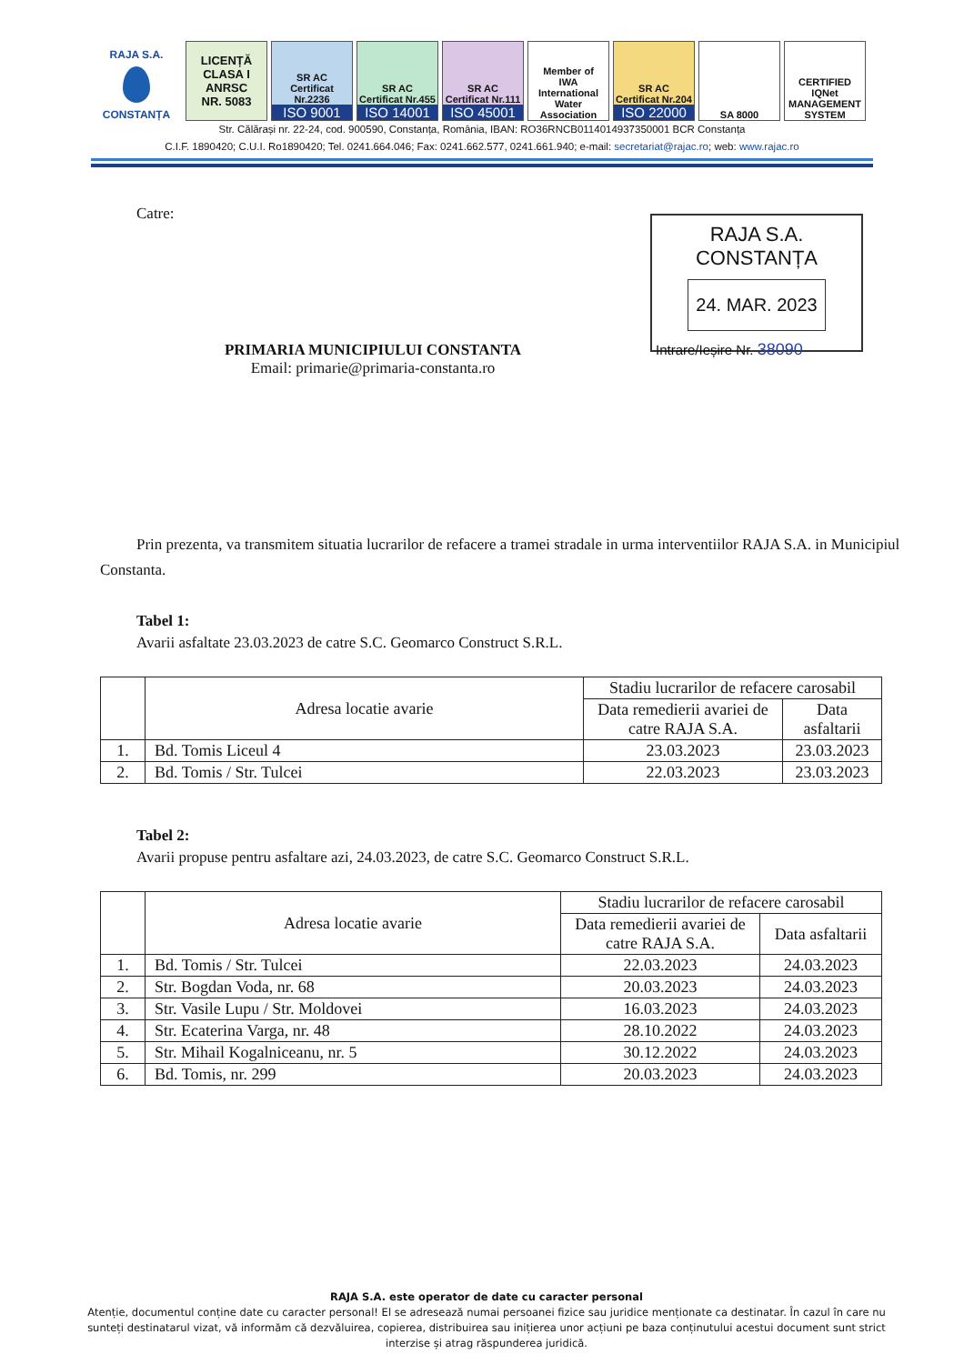RAJA S.A.
CONSTANȚA
LICENȚĂ
CLASA I
ANRSC
NR. 5083
SR AC
Certificat Nr.2236
ISO 9001
SR AC
Certificat Nr.455
ISO 14001
SR AC
Certificat Nr.111
ISO 45001
Member of
IWA
International Water Association
SR AC
Certificat Nr.204
ISO 22000
SA 8000
CERTIFIED IQNet MANAGEMENT SYSTEM
Str. Călărași nr. 22-24, cod. 900590, Constanța, România, IBAN: RO36RNCB0114014937350001 BCR Constanța
C.I.F. 1890420; C.U.I. Ro1890420; Tel. 0241.664.046; Fax: 0241.662.577, 0241.661.940; e-mail: secretariat@rajac.ro; web: www.rajac.ro
RAJA S.A. CONSTANȚA
24. MAR. 2023
Intrare/Ieșire Nr. 38090
Catre:
PRIMARIA MUNICIPIULUI CONSTANTA
Email: primarie@primaria-constanta.ro
Prin prezenta, va transmitem situatia lucrarilor de refacere a tramei stradale in urma interventiilor RAJA S.A. in Municipiul Constanta.
Tabel 1:
Avarii asfaltate 23.03.2023 de catre S.C. Geomarco Construct S.R.L.
| | Adresa locatie avarie | Stadiu lucrarilor de refacere carosabil | |
| --- | --- | --- | --- |
| | | Data remedierii avariei de catre RAJA S.A. | Data asfaltarii |
| 1. | Bd. Tomis Liceul 4 | 23.03.2023 | 23.03.2023 |
| 2. | Bd. Tomis / Str. Tulcei | 22.03.2023 | 23.03.2023 |
Tabel 2:
Avarii propuse pentru asfaltare azi, 24.03.2023, de catre S.C. Geomarco Construct S.R.L.
| | Adresa locatie avarie | Stadiu lucrarilor de refacere carosabil | |
| --- | --- | --- | --- |
| | | Data remedierii avariei de catre RAJA S.A. | Data asfaltarii |
| 1. | Bd. Tomis / Str. Tulcei | 22.03.2023 | 24.03.2023 |
| 2. | Str. Bogdan Voda, nr. 68 | 20.03.2023 | 24.03.2023 |
| 3. | Str. Vasile Lupu / Str. Moldovei | 16.03.2023 | 24.03.2023 |
| 4. | Str. Ecaterina Varga, nr. 48 | 28.10.2022 | 24.03.2023 |
| 5. | Str. Mihail Kogalniceanu, nr. 5 | 30.12.2022 | 24.03.2023 |
| 6. | Bd. Tomis, nr. 299 | 20.03.2023 | 24.03.2023 |
RAJA S.A. este operator de date cu caracter personal
Atenție, documentul conține date cu caracter personal! El se adresează numai persoanei fizice sau juridice menționate ca destinatar. În cazul în care nu sunteți destinatarul vizat, vă informăm că dezvăluirea, copierea, distribuirea sau inițierea unor acțiuni pe baza conținutului acestui document sunt strict interzise și atrag răspunderea juridică.